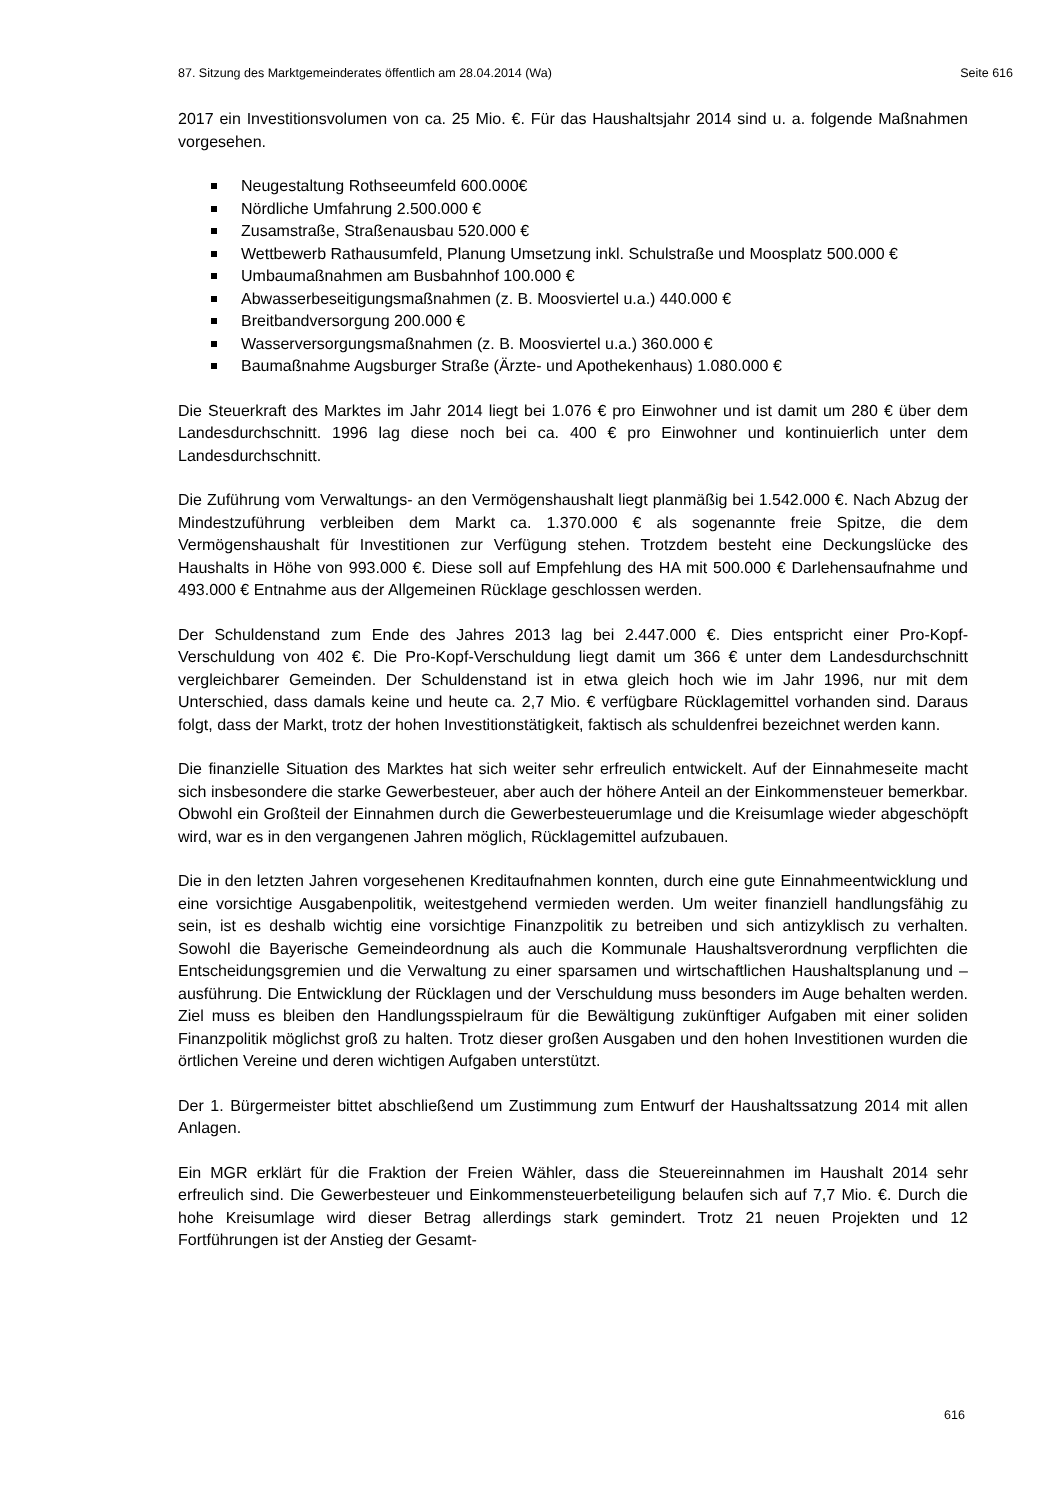87. Sitzung des Marktgemeinderates öffentlich am 28.04.2014 (Wa) Seite 616
2017 ein Investitionsvolumen von ca. 25 Mio. €. Für das Haushaltsjahr 2014 sind u. a. folgende Maßnahmen vorgesehen.
Neugestaltung Rothseeumfeld 600.000€
Nördliche Umfahrung 2.500.000 €
Zusamstraße, Straßenausbau 520.000 €
Wettbewerb Rathausumfeld, Planung Umsetzung inkl. Schulstraße und Moosplatz 500.000 €
Umbaumaßnahmen am Busbahnhof 100.000 €
Abwasserbeseitigungsmaßnahmen (z. B. Moosviertel u.a.) 440.000 €
Breitbandversorgung 200.000 €
Wasserversorgungsmaßnahmen (z. B. Moosviertel u.a.) 360.000 €
Baumaßnahme Augsburger Straße (Ärzte- und Apothekenhaus) 1.080.000 €
Die Steuerkraft des Marktes im Jahr 2014 liegt bei 1.076 € pro Einwohner und ist damit um 280 € über dem Landesdurchschnitt. 1996 lag diese noch bei ca. 400 € pro Einwohner und kontinuierlich unter dem Landesdurchschnitt.
Die Zuführung vom Verwaltungs- an den Vermögenshaushalt liegt planmäßig bei 1.542.000 €. Nach Abzug der Mindestzuführung verbleiben dem Markt ca. 1.370.000 € als sogenannte freie Spitze, die dem Vermögenshaushalt für Investitionen zur Verfügung stehen. Trotzdem besteht eine Deckungslücke des Haushalts in Höhe von 993.000 €. Diese soll auf Empfehlung des HA mit 500.000 € Darlehensaufnahme und 493.000 € Entnahme aus der Allgemeinen Rücklage geschlossen werden.
Der Schuldenstand zum Ende des Jahres 2013 lag bei 2.447.000 €. Dies entspricht einer Pro-Kopf-Verschuldung von 402 €. Die Pro-Kopf-Verschuldung liegt damit um 366 € unter dem Landesdurchschnitt vergleichbarer Gemeinden. Der Schuldenstand ist in etwa gleich hoch wie im Jahr 1996, nur mit dem Unterschied, dass damals keine und heute ca. 2,7 Mio. € verfügbare Rücklagemittel vorhanden sind. Daraus folgt, dass der Markt, trotz der hohen Investitionstätigkeit, faktisch als schuldenfrei bezeichnet werden kann.
Die finanzielle Situation des Marktes hat sich weiter sehr erfreulich entwickelt. Auf der Einnahmeseite macht sich insbesondere die starke Gewerbesteuer, aber auch der höhere Anteil an der Einkommensteuer bemerkbar. Obwohl ein Großteil der Einnahmen durch die Gewerbesteuerumlage und die Kreisumlage wieder abgeschöpft wird, war es in den vergangenen Jahren möglich, Rücklagemittel aufzubauen.
Die in den letzten Jahren vorgesehenen Kreditaufnahmen konnten, durch eine gute Einnahmeentwicklung und eine vorsichtige Ausgabenpolitik, weitestgehend vermieden werden. Um weiter finanziell handlungsfähig zu sein, ist es deshalb wichtig eine vorsichtige Finanzpolitik zu betreiben und sich antizyklisch zu verhalten. Sowohl die Bayerische Gemeindeordnung als auch die Kommunale Haushaltsverordnung verpflichten die Entscheidungsgremien und die Verwaltung zu einer sparsamen und wirtschaftlichen Haushaltsplanung und –ausführung. Die Entwicklung der Rücklagen und der Verschuldung muss besonders im Auge behalten werden. Ziel muss es bleiben den Handlungsspielraum für die Bewältigung zukünftiger Aufgaben mit einer soliden Finanzpolitik möglichst groß zu halten. Trotz dieser großen Ausgaben und den hohen Investitionen wurden die örtlichen Vereine und deren wichtigen Aufgaben unterstützt.
Der 1. Bürgermeister bittet abschließend um Zustimmung zum Entwurf der Haushaltssatzung 2014 mit allen Anlagen.
Ein MGR erklärt für die Fraktion der Freien Wähler, dass die Steuereinnahmen im Haushalt 2014 sehr erfreulich sind. Die Gewerbesteuer und Einkommensteuerbeteiligung belaufen sich auf 7,7 Mio. €. Durch die hohe Kreisumlage wird dieser Betrag allerdings stark gemindert. Trotz 21 neuen Projekten und 12 Fortführungen ist der Anstieg der Gesamt-
616